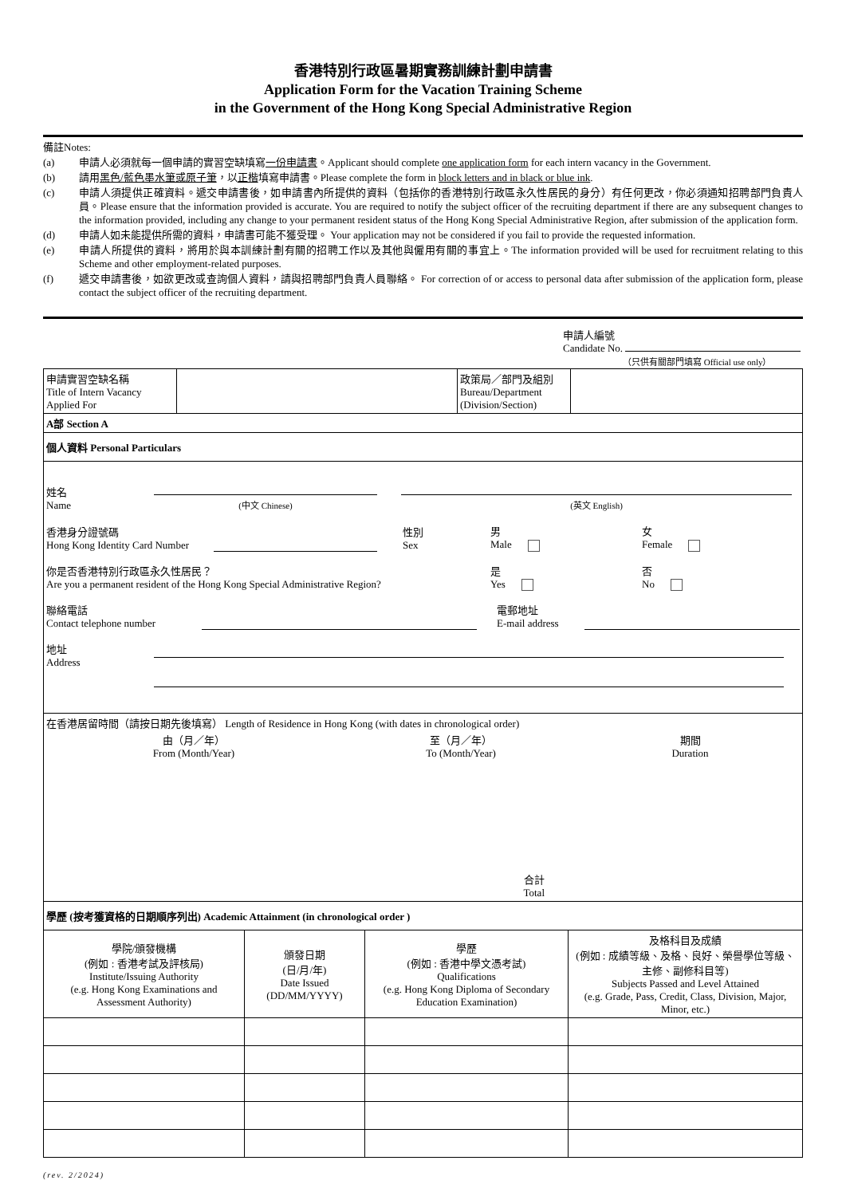香港特別行政區暑期實務訓練計劃申請書
Application Form for the Vacation Training Scheme
in the Government of the Hong Kong Special Administrative Region
備註Notes:
(a) 申請人必須就每一個申請的實習空缺填寫一份申請書。Applicant should complete one application form for each intern vacancy in the Government.
(b) 請用黑色/藍色墨水筆或原子筆，以正楷填寫申請書。Please complete the form in block letters and in black or blue ink.
(c) 申請人須提供正確資料。遞交申請書後，如申請書內所提供的資料（包括你的香港特別行政區永久性居民的身分）有任何更改，你必須通知招聘部門負責人員。Please ensure that the information provided is accurate. You are required to notify the subject officer of the recruiting department if there are any subsequent changes to the information provided, including any change to your permanent resident status of the Hong Kong Special Administrative Region, after submission of the application form.
(d) 申請人如未能提供所需的資料，申請書可能不獲受理。 Your application may not be considered if you fail to provide the requested information.
(e) 申請人所提供的資料，將用於與本訓練計劃有關的招聘工作以及其他與僱用有關的事宜上。The information provided will be used for recruitment relating to this Scheme and other employment-related purposes.
(f) 遞交申請書後，如欲更改或查詢個人資料，請與招聘部門負責人員聯絡。 For correction of or access to personal data after submission of the application form, please contact the subject officer of the recruiting department.
申請人編號
Candidate No.
（只供有關部門填寫 Official use only）
| 申請實習空缺名稱 Title of Intern Vacancy Applied For | | 政策局／部門及組別 Bureau/Department (Division/Section) | |
| A部 Section A | | | |
| 個人資料 Personal Particulars | | | |
| 姓名 Name (中文 Chinese) (英文 English) 香港身分證號碼 Hong Kong Identity Card Number 性別 Sex 男 Male 女 Female 你是否香港特別行政區永久性居民？ Are you a permanent resident of the Hong Kong Special Administrative Region? 是 Yes 否 No 聯絡電話 Contact telephone number 電郵地址 E-mail address 地址 Address | | | |
| 在香港居留時間（請按日期先後填寫） Length of Residence in Hong Kong (with dates in chronological order) 由（月／年） From (Month/Year) 至（月／年） To (Month/Year) 期間 Duration 合計 Total | | | |
| 學歷 (按考獲資格的日期順序列出) Academic Attainment (in chronological order ) | | | |
| 學院/頒發機構 (例如 : 香港考試及評核局) Institute/Issuing Authority (e.g. Hong Kong Examinations and Assessment Authority) | 頒發日期 (日/月/年) Date Issued (DD/MM/YYYY) | 學歷 (例如 : 香港中學文憑考試) Qualifications (e.g. Hong Kong Diploma of Secondary Education Examination) | 及格科目及成績 (例如 : 成績等級、及格、良好、榮譽學位等級、主修、副修科目等) Subjects Passed and Level Attained (e.g. Grade, Pass, Credit, Class, Division, Major, Minor, etc.) |
(rev. 2/2024)